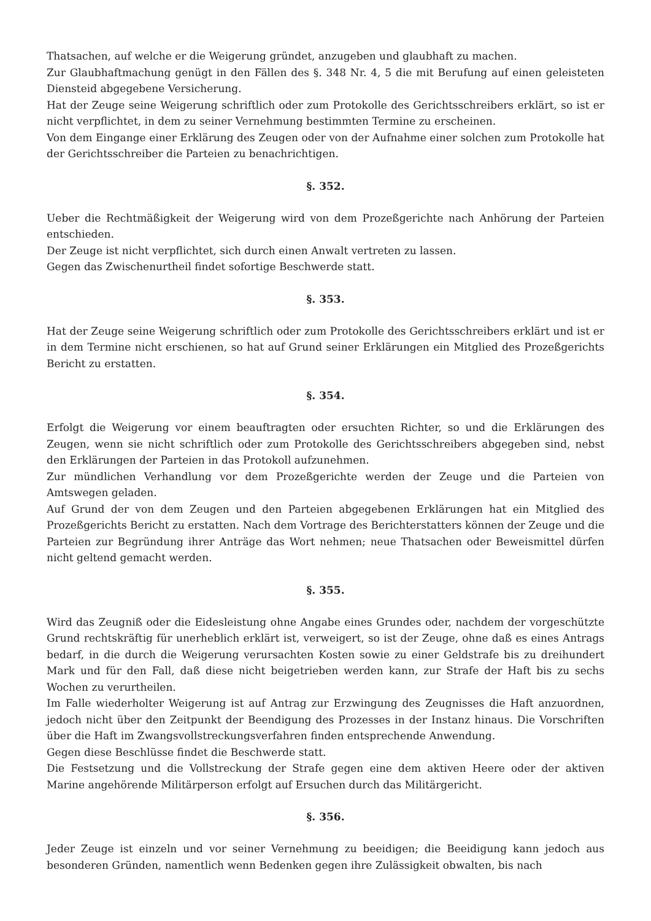Thatsachen, auf welche er die Weigerung gründet, anzugeben und glaubhaft zu machen.
Zur Glaubhaftmachung genügt in den Fällen des §. 348 Nr. 4, 5 die mit Berufung auf einen geleisteten Diensteid abgegebene Versicherung.
Hat der Zeuge seine Weigerung schriftlich oder zum Protokolle des Gerichtsschreibers erklärt, so ist er nicht verpflichtet, in dem zu seiner Vernehmung bestimmten Termine zu erscheinen.
Von dem Eingange einer Erklärung des Zeugen oder von der Aufnahme einer solchen zum Protokolle hat der Gerichtsschreiber die Parteien zu benachrichtigen.
§. 352.
Ueber die Rechtmäßigkeit der Weigerung wird von dem Prozeßgerichte nach Anhörung der Parteien entschieden.
Der Zeuge ist nicht verpflichtet, sich durch einen Anwalt vertreten zu lassen.
Gegen das Zwischenurtheil findet sofortige Beschwerde statt.
§. 353.
Hat der Zeuge seine Weigerung schriftlich oder zum Protokolle des Gerichtsschreibers erklärt und ist er in dem Termine nicht erschienen, so hat auf Grund seiner Erklärungen ein Mitglied des Prozeßgerichts Bericht zu erstatten.
§. 354.
Erfolgt die Weigerung vor einem beauftragten oder ersuchten Richter, so und die Erklärungen des Zeugen, wenn sie nicht schriftlich oder zum Protokolle des Gerichtsschreibers abgegeben sind, nebst den Erklärungen der Parteien in das Protokoll aufzunehmen.
Zur mündlichen Verhandlung vor dem Prozeßgerichte werden der Zeuge und die Parteien von Amtswegen geladen.
Auf Grund der von dem Zeugen und den Parteien abgegebenen Erklärungen hat ein Mitglied des Prozeßgerichts Bericht zu erstatten. Nach dem Vortrage des Berichterstatters können der Zeuge und die Parteien zur Begründung ihrer Anträge das Wort nehmen; neue Thatsachen oder Beweismittel dürfen nicht geltend gemacht werden.
§. 355.
Wird das Zeugniß oder die Eidesleistung ohne Angabe eines Grundes oder, nachdem der vorgeschützte Grund rechtskräftig für unerheblich erklärt ist, verweigert, so ist der Zeuge, ohne daß es eines Antrags bedarf, in die durch die Weigerung verursachten Kosten sowie zu einer Geldstrafe bis zu dreihundert Mark und für den Fall, daß diese nicht beigetrieben werden kann, zur Strafe der Haft bis zu sechs Wochen zu verurtheilen.
Im Falle wiederholter Weigerung ist auf Antrag zur Erzwingung des Zeugnisses die Haft anzuordnen, jedoch nicht über den Zeitpunkt der Beendigung des Prozesses in der Instanz hinaus. Die Vorschriften über die Haft im Zwangsvollstreckungsverfahren finden entsprechende Anwendung.
Gegen diese Beschlüsse findet die Beschwerde statt.
Die Festsetzung und die Vollstreckung der Strafe gegen eine dem aktiven Heere oder der aktiven Marine angehörende Militärperson erfolgt auf Ersuchen durch das Militärgericht.
§. 356.
Jeder Zeuge ist einzeln und vor seiner Vernehmung zu beeidigen; die Beeidigung kann jedoch aus besonderen Gründen, namentlich wenn Bedenken gegen ihre Zulässigkeit obwalten, bis nach